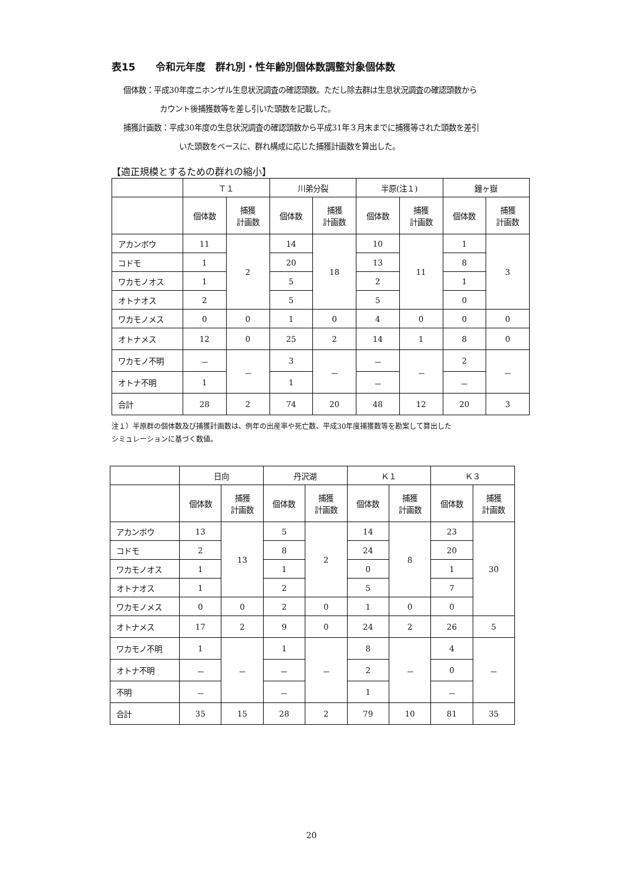表15　　令和元年度　群れ別・性年齢別個体数調整対象個体数
個体数：平成30年度ニホンザル生息状況調査の確認頭数。ただし除去群は生息状況調査の確認頭数から
カウント後捕獲数等を差し引いた頭数を記載した。
捕獲計画数：平成30年度の生息状況調査の確認頭数から平成31年３月末までに捕獲等された頭数を差引
いた頭数をベースに、群れ構成に応じた捕獲計画数を算出した。
【適正規模とするための群れの縮小】
| | Ｔ１ | | 川弟分裂 | | 半原(注１) | | 鐘ヶ嶽 | |
| | 個体数 | 捕獲 計画数 | 個体数 | 捕獲 計画数 | 個体数 | 捕獲 計画数 | 個体数 | 捕獲 計画数 |
| アカンボウ | 11 | 2 | 14 | 18 | 10 | 11 | 1 | 3 |
| コドモ | 1 | | 20 | | 13 | | 8 | |
| ワカモノオス | 1 | | 5 | | 2 | | 1 | |
| オトナオス | 2 | | 5 | | 5 | | 0 | |
| ワカモノメス | 0 | 0 | 1 | 0 | 4 | 0 | 0 | 0 |
| オトナメス | 12 | 0 | 25 | 2 | 14 | 1 | 8 | 0 |
| ワカモノ不明 | － | － | 3 | － | － | － | 2 | － |
| オトナ不明 | 1 | | 1 | | － | | － | |
| 合計 | 28 | 2 | 74 | 20 | 48 | 12 | 20 | 3 |
注１）半原群の個体数及び捕獲計画数は、例年の出産率や死亡数、平成30年度捕獲数等を勘案して算出した
シミュレーションに基づく数値。
| | 日向 | | 丹沢湖 | | Ｋ１ | | Ｋ３ | |
| | 個体数 | 捕獲 計画数 | 個体数 | 捕獲 計画数 | 個体数 | 捕獲 計画数 | 個体数 | 捕獲 計画数 |
| アカンボウ | 13 | 13 | 5 | 2 | 14 | 8 | 23 | 30 |
| コドモ | 2 | | 8 | | 24 | | 20 | |
| ワカモノオス | 1 | | 1 | | 0 | | 1 | |
| オトナオス | 1 | | 2 | | 5 | | 7 | |
| ワカモノメス | 0 | 0 | 2 | 0 | 1 | 0 | 0 | |
| オトナメス | 17 | 2 | 9 | 0 | 24 | 2 | 26 | 5 |
| ワカモノ不明 | 1 | － | 1 | － | 8 | － | 4 | － |
| オトナ不明 | － | | － | | 2 | | 0 | |
| 不明 | － | | － | | 1 | | － | |
| 合計 | 35 | 15 | 28 | 2 | 79 | 10 | 81 | 35 |
20